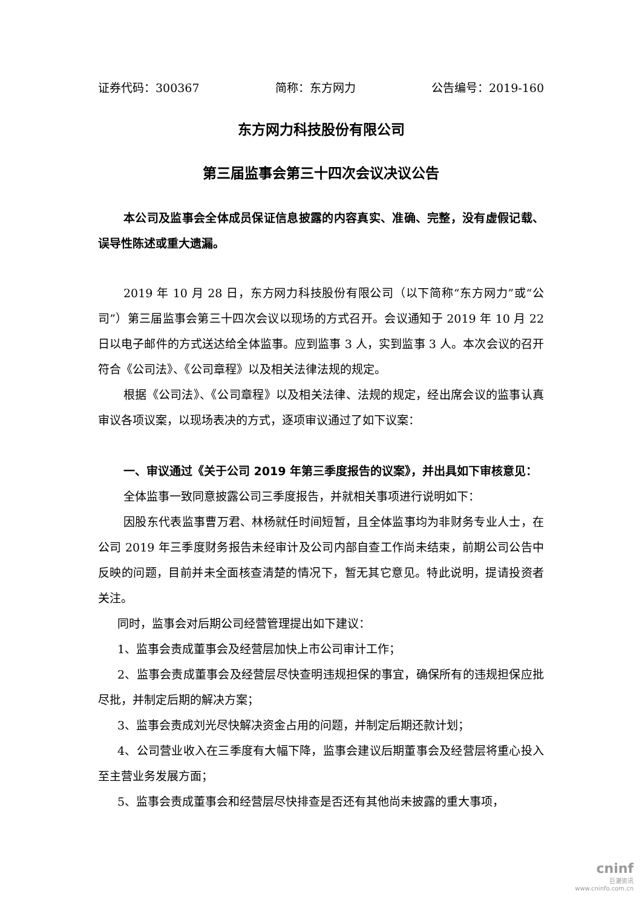证券代码：300367 简称：东方网力 公告编号：2019-160
东方网力科技股份有限公司
第三届监事会第三十四次会议决议公告
本公司及监事会全体成员保证信息披露的内容真实、准确、完整，没有虚假记载、误导性陈述或重大遗漏。
2019 年 10 月 28 日，东方网力科技股份有限公司（以下简称“东方网力”或“公司”）第三届监事会第三十四次会议以现场的方式召开。会议通知于 2019 年 10 月 22 日以电子邮件的方式送达给全体监事。应到监事 3 人，实到监事 3 人。本次会议的召开符合《公司法》、《公司章程》以及相关法律法规的规定。
根据《公司法》、《公司章程》以及相关法律、法规的规定，经出席会议的监事认真审议各项议案，以现场表决的方式，逐项审议通过了如下议案：
一、审议通过《关于公司 2019 年第三季度报告的议案》，并出具如下审核意见：
全体监事一致同意披露公司三季度报告，并就相关事项进行说明如下：
因股东代表监事曹万君、林杨就任时间短暂，且全体监事均为非财务专业人士，在公司 2019 年三季度财务报告未经审计及公司内部自查工作尚未结束，前期公司公告中反映的问题，目前并未全面核查清楚的情况下，暂无其它意见。特此说明，提请投资者关注。
同时，监事会对后期公司经营管理提出如下建议：
1、监事会责成董事会及经营层加快上市公司审计工作；
2、监事会责成董事会及经营层尽快查明违规担保的事宜，确保所有的违规担保应批尽批，并制定后期的解决方案；
3、监事会责成刘光尽快解决资金占用的问题，并制定后期还款计划；
4、公司营业收入在三季度有大幅下降，监事会建议后期董事会及经营层将重心投入至主营业务发展方面；
5、监事会责成董事会和经营层尽快排查是否还有其他尚未披露的重大事项，
cninf
巨潮资讯
www.cninfo.com.cn